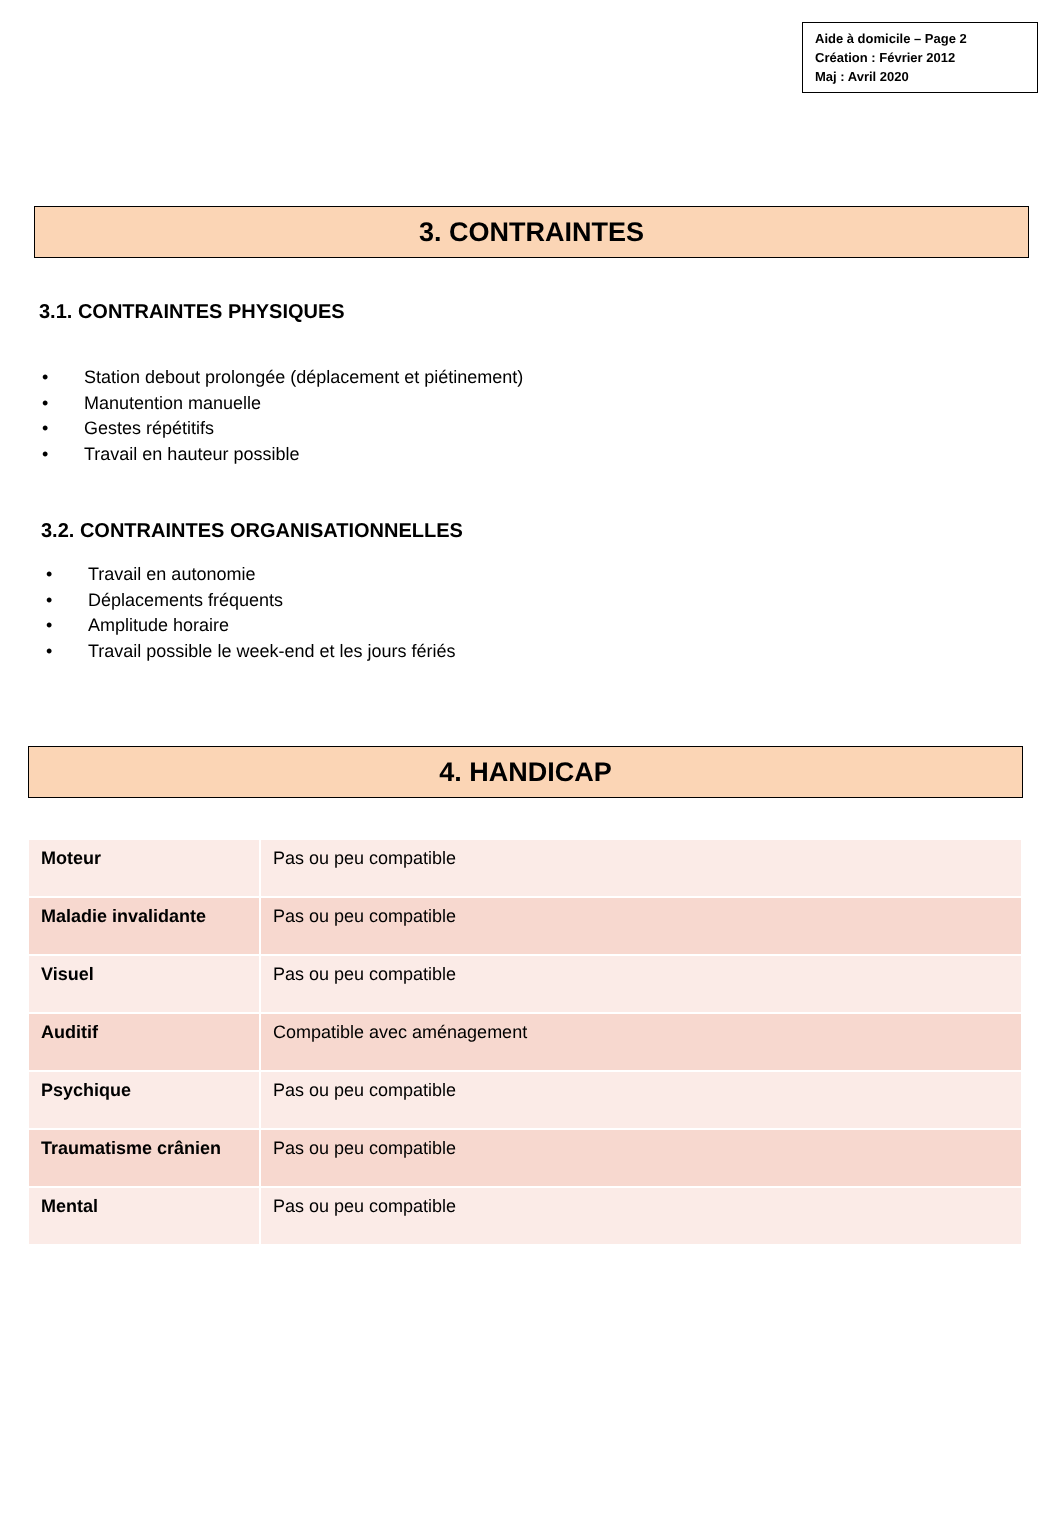Aide à domicile – Page 2
Création : Février 2012
Maj : Avril 2020
3. CONTRAINTES
3.1. CONTRAINTES PHYSIQUES
• Station debout prolongée (déplacement et piétinement)
• Manutention manuelle
• Gestes répétitifs
• Travail en hauteur possible
3.2. CONTRAINTES ORGANISATIONNELLES
• Travail en autonomie
• Déplacements fréquents
• Amplitude horaire
• Travail possible le week-end et les jours fériés
4. HANDICAP
| Moteur | Pas ou peu compatible |
| Maladie invalidante | Pas ou peu compatible |
| Visuel | Pas ou peu compatible |
| Auditif | Compatible avec aménagement |
| Psychique | Pas ou peu compatible |
| Traumatisme crânien | Pas ou peu compatible |
| Mental | Pas ou peu compatible |